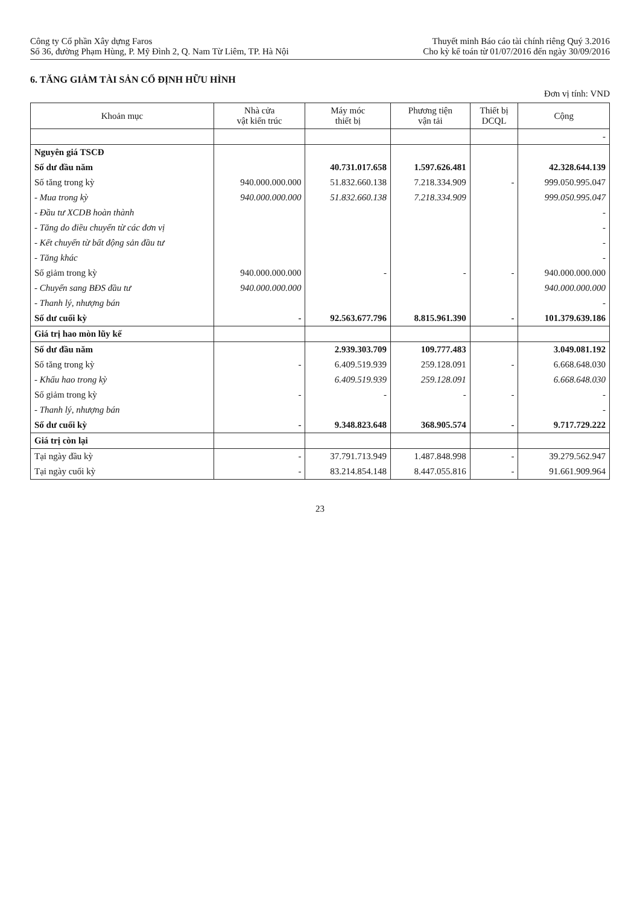Công ty Cổ phần Xây dựng Faros
Số 36, đường Phạm Hùng, P. Mỹ Đình 2, Q. Nam Từ Liêm, TP. Hà Nội
Thuyết minh Báo cáo tài chính riêng Quý 3.2016
Cho kỳ kế toán từ 01/07/2016 đến ngày 30/09/2016
6. TĂNG GIẢM TÀI SẢN CỐ ĐỊNH HỮU HÌNH
Đơn vị tính: VND
| Khoản mục | Nhà cửa vật kiến trúc | Máy móc thiết bị | Phương tiện vận tải | Thiết bị DCQL | Cộng |
| --- | --- | --- | --- | --- | --- |
| | | | | | - |
| Nguyên giá TSCĐ | | | | | |
| Số dư đầu năm | | 40.731.017.658 | 1.597.626.481 | | 42.328.644.139 |
| Số tăng trong kỳ | 940.000.000.000 | 51.832.660.138 | 7.218.334.909 | - | 999.050.995.047 |
| - Mua trong kỳ | 940.000.000.000 | 51.832.660.138 | 7.218.334.909 | | 999.050.995.047 |
| - Đầu tư XCDB hoàn thành | | | | | - |
| - Tăng do điều chuyển từ các đơn vị | | | | | - |
| - Kết chuyển từ bất động sản đầu tư | | | | | - |
| - Tăng khác | | | | | - |
| Số giảm trong kỳ | 940.000.000.000 | - | - | - | 940.000.000.000 |
| - Chuyển sang BĐS đầu tư | 940.000.000.000 | | | | 940.000.000.000 |
| - Thanh lý, nhượng bán | | | | | - |
| Số dư cuối kỳ | - | 92.563.677.796 | 8.815.961.390 | - | 101.379.639.186 |
| Giá trị hao mòn lũy kế | | | | | |
| Số dư đầu năm | | 2.939.303.709 | 109.777.483 | | 3.049.081.192 |
| Số tăng trong kỳ | - | 6.409.519.939 | 259.128.091 | - | 6.668.648.030 |
| - Khấu hao trong kỳ | | 6.409.519.939 | 259.128.091 | | 6.668.648.030 |
| Số giảm trong kỳ | - | - | - | - | - |
| - Thanh lý, nhượng bán | | | | | - |
| Số dư cuối kỳ | - | 9.348.823.648 | 368.905.574 | - | 9.717.729.222 |
| Giá trị còn lại | | | | | |
| Tại ngày đầu kỳ | - | 37.791.713.949 | 1.487.848.998 | - | 39.279.562.947 |
| Tại ngày cuối kỳ | - | 83.214.854.148 | 8.447.055.816 | - | 91.661.909.964 |
23